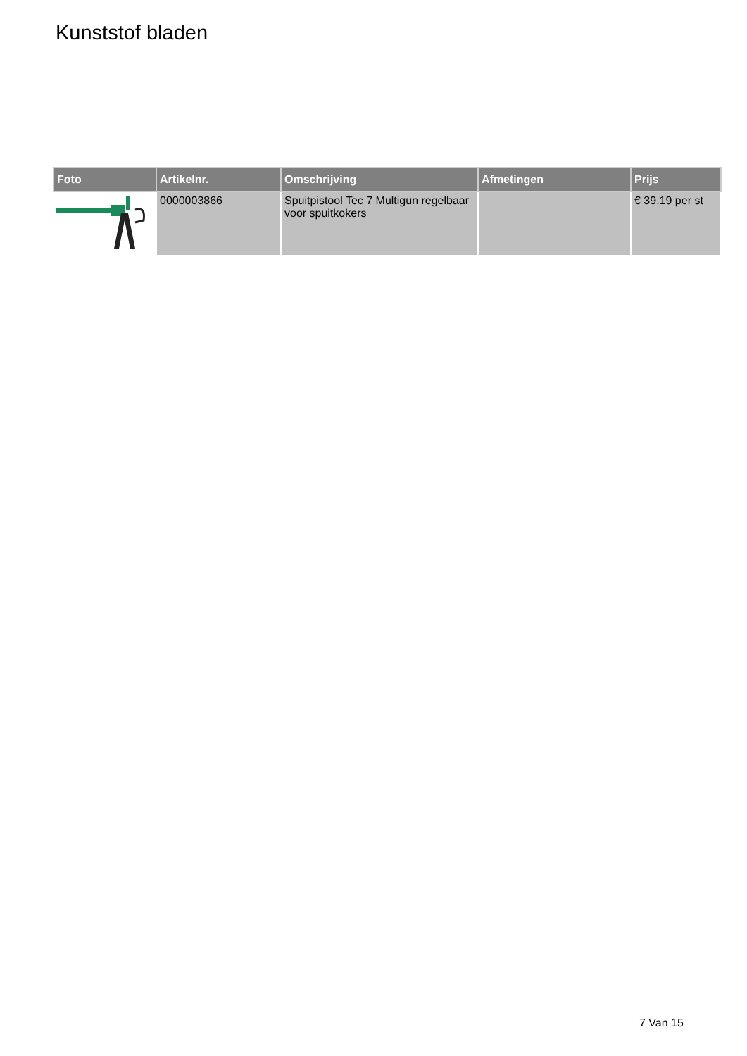Kunststof bladen
| Foto | Artikelnr. | Omschrijving | Afmetingen | Prijs |
| --- | --- | --- | --- | --- |
| | 0000003866 | Spuitpistool Tec 7 Multigun regelbaar voor spuitkokers | | € 39.19 per st |
7 Van 15